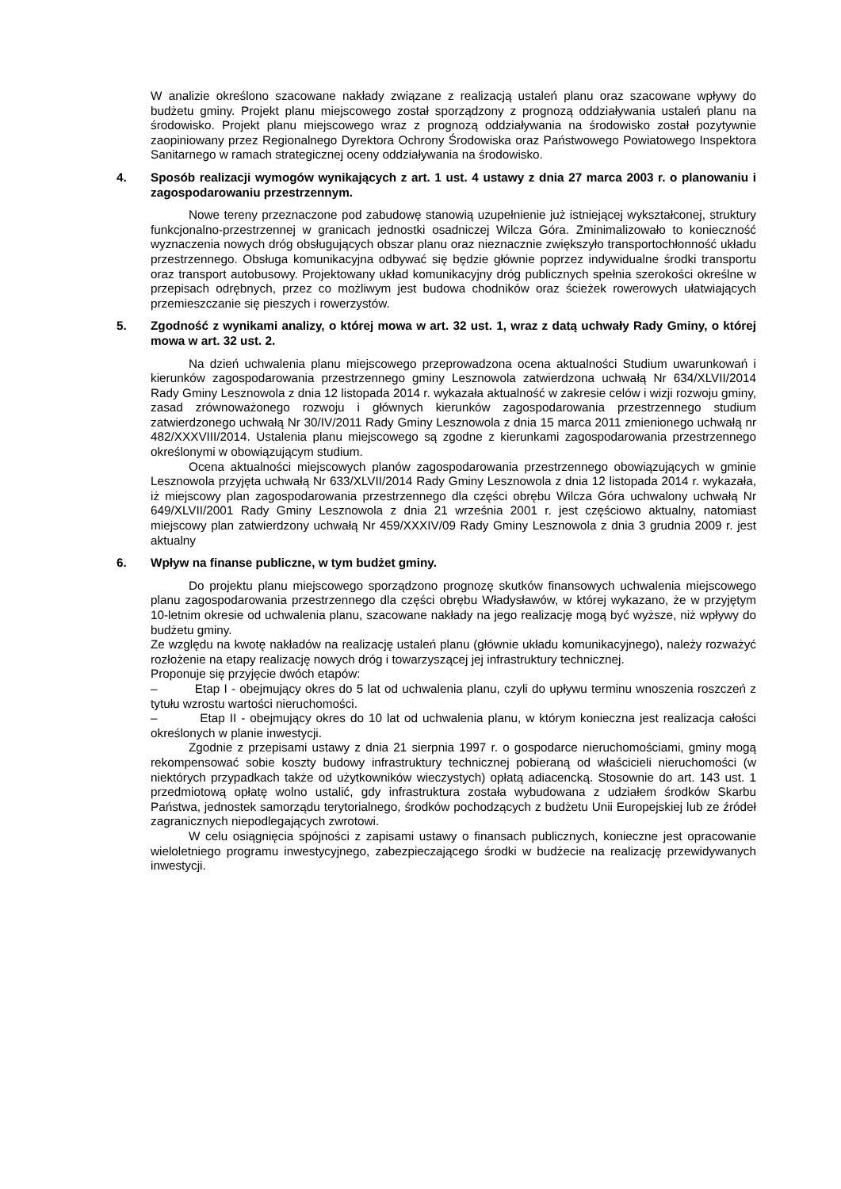W analizie określono szacowane nakłady związane z realizacją ustaleń planu oraz szacowane wpływy do budżetu gminy. Projekt planu miejscowego został sporządzony z prognozą oddziaływania ustaleń planu na środowisko. Projekt planu miejscowego wraz z prognozą oddziaływania na środowisko został pozytywnie zaopiniowany przez Regionalnego Dyrektora Ochrony Środowiska oraz Państwowego Powiatowego Inspektora Sanitarnego w ramach strategicznej oceny oddziaływania na środowisko.
4. Sposób realizacji wymogów wynikających z art. 1 ust. 4 ustawy z dnia 27 marca 2003 r. o planowaniu i zagospodarowaniu przestrzennym.
Nowe tereny przeznaczone pod zabudowę stanowią uzupełnienie już istniejącej wykształconej, struktury funkcjonalno-przestrzennej w granicach jednostki osadniczej Wilcza Góra. Zminimalizowało to konieczność wyznaczenia nowych dróg obsługujących obszar planu oraz nieznacznie zwiększyło transportochłonność układu przestrzennego. Obsługa komunikacyjna odbywać się będzie głównie poprzez indywidualne środki transportu oraz transport autobusowy. Projektowany układ komunikacyjny dróg publicznych spełnia szerokości określne w przepisach odrębnych, przez co możliwym jest budowa chodników oraz ścieżek rowerowych ułatwiających przemieszczanie się pieszych i rowerzystów.
5. Zgodność z wynikami analizy, o której mowa w art. 32 ust. 1, wraz z datą uchwały Rady Gminy, o której mowa w art. 32 ust. 2.
Na dzień uchwalenia planu miejscowego przeprowadzona ocena aktualności Studium uwarunkowań i kierunków zagospodarowania przestrzennego gminy Lesznowola zatwierdzona uchwałą Nr 634/XLVII/2014 Rady Gminy Lesznowola z dnia 12 listopada 2014 r. wykazała aktualność w zakresie celów i wizji rozwoju gminy, zasad zrównoważonego rozwoju i głównych kierunków zagospodarowania przestrzennego studium zatwierdzonego uchwałą Nr 30/IV/2011 Rady Gminy Lesznowola z dnia 15 marca 2011 zmienionego uchwałą nr 482/XXXVIII/2014. Ustalenia planu miejscowego są zgodne z kierunkami zagospodarowania przestrzennego określonymi w obowiązującym studium.
Ocena aktualności miejscowych planów zagospodarowania przestrzennego obowiązujących w gminie Lesznowola przyjęta uchwałą Nr 633/XLVII/2014 Rady Gminy Lesznowola z dnia 12 listopada 2014 r. wykazała, iż miejscowy plan zagospodarowania przestrzennego dla części obrębu Wilcza Góra uchwalony uchwałą Nr 649/XLVII/2001 Rady Gminy Lesznowola z dnia 21 września 2001 r. jest częściowo aktualny, natomiast miejscowy plan zatwierdzony uchwałą Nr 459/XXXIV/09 Rady Gminy Lesznowola z dnia 3 grudnia 2009 r. jest aktualny
6. Wpływ na finanse publiczne, w tym budżet gminy.
Do projektu planu miejscowego sporządzono prognozę skutków finansowych uchwalenia miejscowego planu zagospodarowania przestrzennego dla części obrębu Władysławów, w której wykazano, że w przyjętym 10-letnim okresie od uchwalenia planu, szacowane nakłady na jego realizację mogą być wyższe, niż wpływy do budżetu gminy.
Ze względu na kwotę nakładów na realizację ustaleń planu (głównie układu komunikacyjnego), należy rozważyć rozłożenie na etapy realizację nowych dróg i towarzyszącej jej infrastruktury technicznej.
Proponuje się przyjęcie dwóch etapów:
– Etap I - obejmujący okres do 5 lat od uchwalenia planu, czyli do upływu terminu wnoszenia roszczeń z tytułu wzrostu wartości nieruchomości.
– Etap II - obejmujący okres do 10 lat od uchwalenia planu, w którym konieczna jest realizacja całości określonych w planie inwestycji.
Zgodnie z przepisami ustawy z dnia 21 sierpnia 1997 r. o gospodarce nieruchomościami, gminy mogą rekompensować sobie koszty budowy infrastruktury technicznej pobieraną od właścicieli nieruchomości (w niektórych przypadkach także od użytkowników wieczystych) opłatą adiacencką. Stosownie do art. 143 ust. 1 przedmiotową opłatę wolno ustalić, gdy infrastruktura została wybudowana z udziałem środków Skarbu Państwa, jednostek samorządu terytorialnego, środków pochodzących z budżetu Unii Europejskiej lub ze źródeł zagranicznych niepodlegających zwrotowi.
W celu osiągnięcia spójności z zapisami ustawy o finansach publicznych, konieczne jest opracowanie wieloletniego programu inwestycyjnego, zabezpieczającego środki w budżecie na realizację przewidywanych inwestycji.